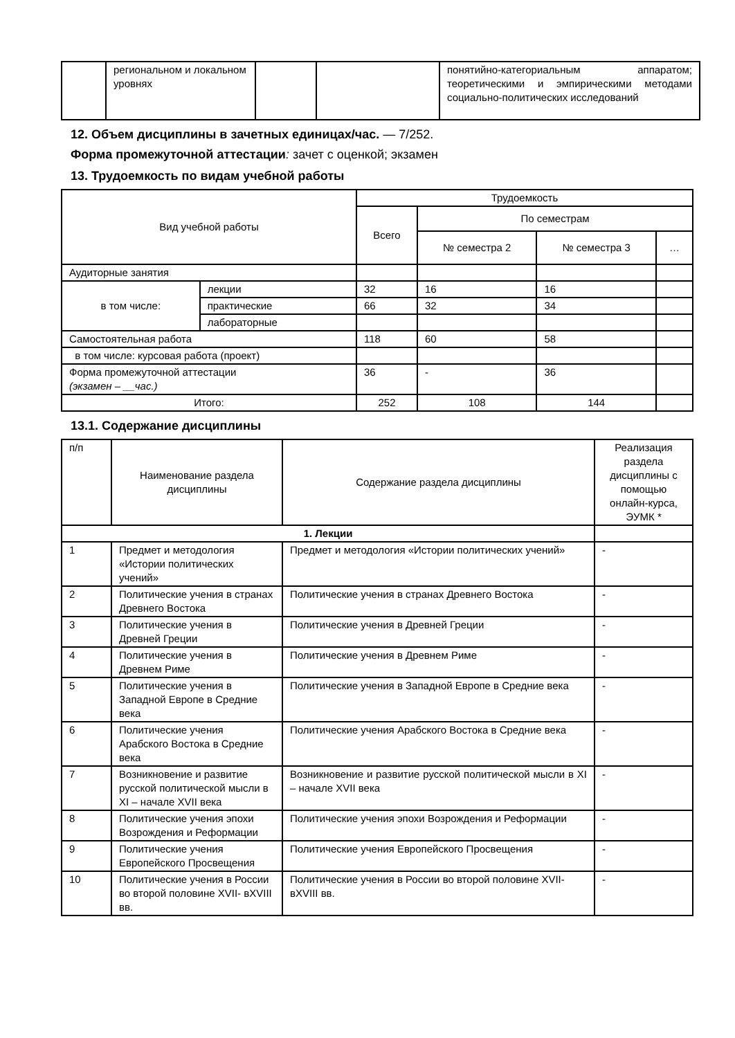| | региональном и локальном уровнях | | | понятийно-категориальным аппаратом; теоретическими и эмпирическими методами социально-политических исследований |
12. Объем дисциплины в зачетных единицах/час. — 7/252.
Форма промежуточной аттестации: зачет с оценкой; экзамен
13. Трудоемкость по видам учебной работы
| Вид учебной работы | | Трудоемкость | | | |
| --- | --- | --- | --- | --- | --- |
| | | Всего | По семестрам | | |
| | | | № семестра 2 | № семестра 3 | … |
| Аудиторные занятия | | | | | |
| в том числе: | лекции | 32 | 16 | 16 | |
| | практические | 66 | 32 | 34 | |
| | лабораторные | | | | |
| Самостоятельная работа | | 118 | 60 | 58 | |
| в том числе: курсовая работа (проект) | | | | | |
| Форма промежуточной аттестации (экзамен – __час.) | | 36 | - | 36 | |
| Итого: | | 252 | 108 | 144 | |
13.1. Содержание дисциплины
| п/п | Наименование раздела дисциплины | Содержание раздела дисциплины | Реализация раздела дисциплины с помощью онлайн-курса, ЭУМК * |
| --- | --- | --- | --- |
| 1. Лекции | | | |
| 1 | Предмет и методология «Истории политических учений» | Предмет и методология «Истории политических учений» | - |
| 2 | Политические учения в странах Древнего Востока | Политические учения в странах Древнего Востока | - |
| 3 | Политические учения в Древней Греции | Политические учения в Древней Греции | - |
| 4 | Политические учения в Древнем Риме | Политические учения в Древнем Риме | - |
| 5 | Политические учения в Западной Европе в Средние века | Политические учения в Западной Европе в Средние века | - |
| 6 | Политические учения Арабского Востока в Средние века | Политические учения Арабского Востока в Средние века | - |
| 7 | Возникновение и развитие русской политической мысли в XI – начале XVII века | Возникновение и развитие русской политической мысли в XI – начале XVII века | - |
| 8 | Политические учения эпохи Возрождения и Реформации | Политические учения эпохи Возрождения и Реформации | - |
| 9 | Политические учения Европейского Просвещения | Политические учения Европейского Просвещения | - |
| 10 | Политические учения в России во второй половине XVII- вXVIII вв. | Политические учения в России во второй половине XVII- вXVIII вв. | - |